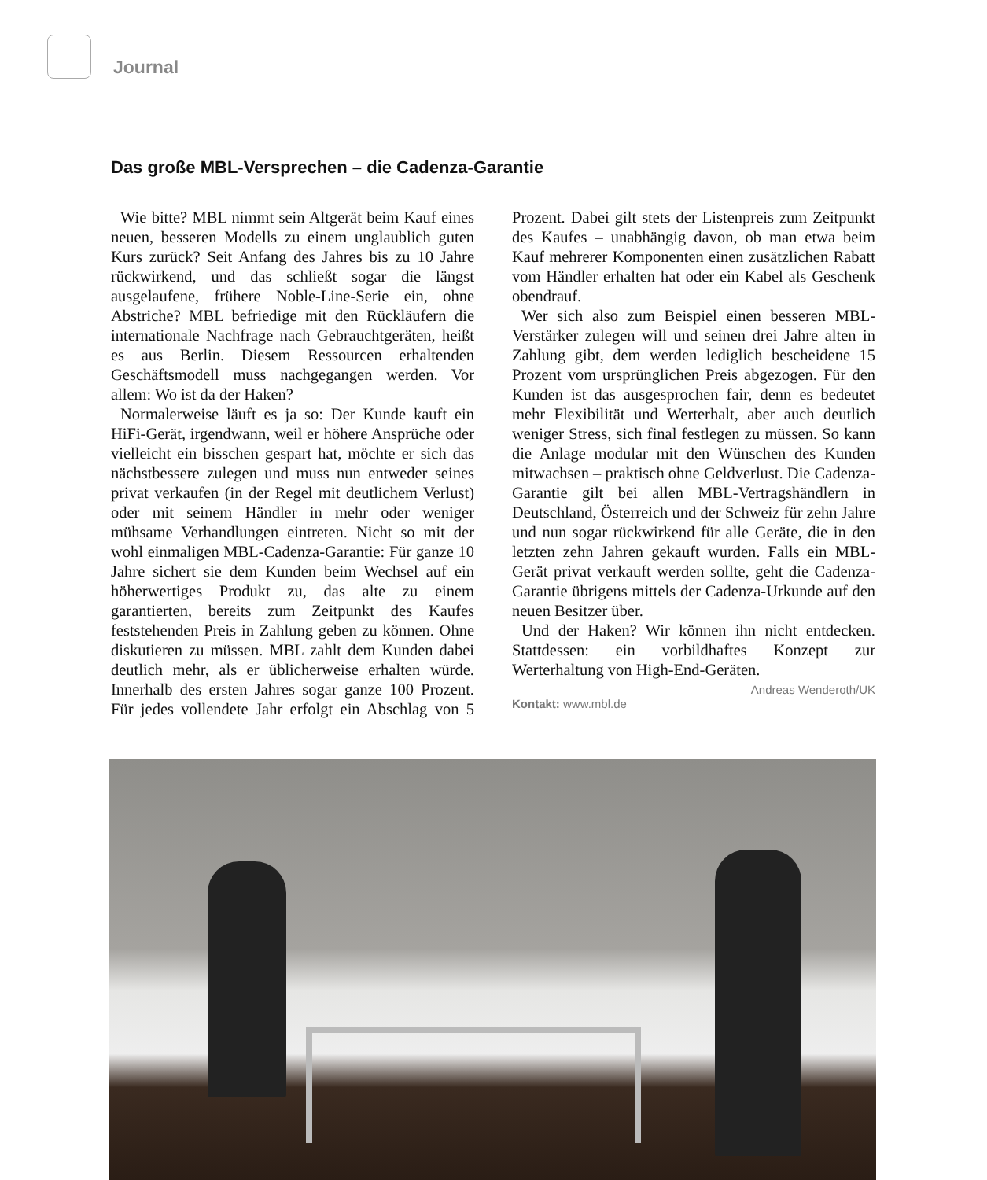Journal
Das große MBL-Versprechen – die Cadenza-Garantie
Wie bitte? MBL nimmt sein Altgerät beim Kauf eines neuen, besseren Modells zu einem unglaublich guten Kurs zurück? Seit Anfang des Jahres bis zu 10 Jahre rückwirkend, und das schließt sogar die längst ausgelaufene, frühere Noble-Line-Serie ein, ohne Abstriche? MBL befriedige mit den Rückläufern die internationale Nachfrage nach Gebrauchtgeräten, heißt es aus Berlin. Diesem Ressourcen erhaltenden Geschäftsmodell muss nachgegangen werden. Vor allem: Wo ist da der Haken?
Normalerweise läuft es ja so: Der Kunde kauft ein HiFi-Gerät, irgendwann, weil er höhere Ansprüche oder vielleicht ein bisschen gespart hat, möchte er sich das nächstbessere zulegen und muss nun entweder seines privat verkaufen (in der Regel mit deutlichem Verlust) oder mit seinem Händler in mehr oder weniger mühsame Verhandlungen eintreten. Nicht so mit der wohl einmaligen MBL-Cadenza-Garantie: Für ganze 10 Jahre sichert sie dem Kunden beim Wechsel auf ein höherwertiges Produkt zu, das alte zu einem garantierten, bereits zum Zeitpunkt des Kaufes feststehenden Preis in Zahlung geben zu können. Ohne diskutieren zu müssen. MBL zahlt dem Kunden dabei deutlich mehr, als er üblicherweise erhalten würde. Innerhalb des ersten Jahres sogar ganze 100 Prozent. Für jedes vollendete Jahr erfolgt ein Abschlag von 5 Prozent. Dabei gilt stets der Listenpreis zum Zeitpunkt des Kaufes – unabhängig davon, ob man etwa beim Kauf mehrerer Komponenten einen zusätzlichen Rabatt vom Händler erhalten hat oder ein Kabel als Geschenk obendrauf.
Wer sich also zum Beispiel einen besseren MBL-Verstärker zulegen will und seinen drei Jahre alten in Zahlung gibt, dem werden lediglich bescheidene 15 Prozent vom ursprünglichen Preis abgezogen. Für den Kunden ist das ausgesprochen fair, denn es bedeutet mehr Flexibilität und Werterhalt, aber auch deutlich weniger Stress, sich final festlegen zu müssen. So kann die Anlage modular mit den Wünschen des Kunden mitwachsen – praktisch ohne Geldverlust. Die Cadenza-Garantie gilt bei allen MBL-Vertragshändlern in Deutschland, Österreich und der Schweiz für zehn Jahre und nun sogar rückwirkend für alle Geräte, die in den letzten zehn Jahren gekauft wurden. Falls ein MBL-Gerät privat verkauft werden sollte, geht die Cadenza-Garantie übrigens mittels der Cadenza-Urkunde auf den neuen Besitzer über.
Und der Haken? Wir können ihn nicht entdecken. Stattdessen: ein vorbildhaftes Konzept zur Werterhaltung von High-End-Geräten. Andreas Wenderoth/UK
Kontakt: www.mbl.de